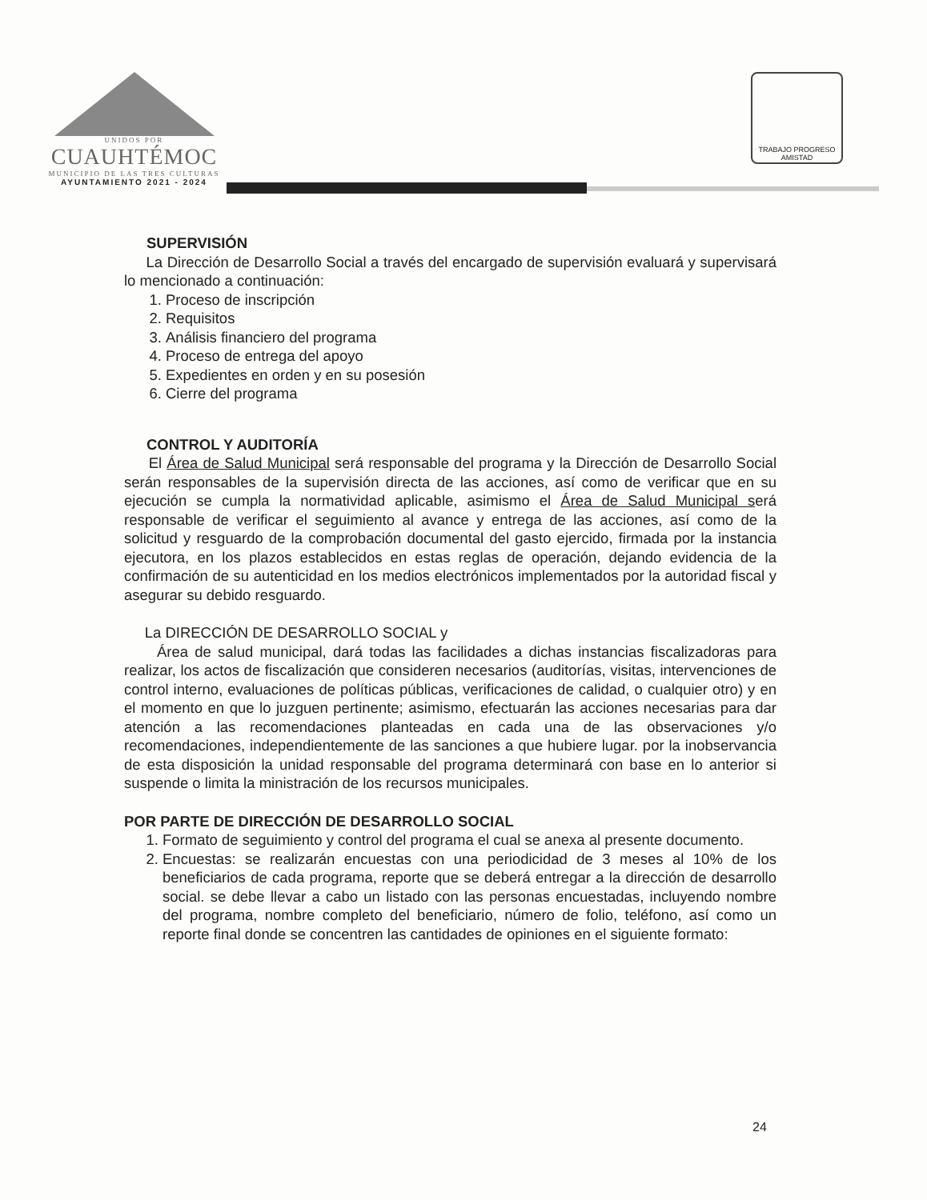UNIDOS POR
CUAUHTÉMOC
MUNICIPIO DE LAS TRES CULTURAS
AYUNTAMIENTO 2021 - 2024
TRABAJO PROGRESO AMISTAD
SUPERVISIÓN
La Dirección de Desarrollo Social a través del encargado de supervisión evaluará y supervisará lo mencionado a continuación:
1. Proceso de inscripción
2. Requisitos
3. Análisis financiero del programa
4. Proceso de entrega del apoyo
5. Expedientes en orden y en su posesión
6. Cierre del programa
CONTROL Y AUDITORÍA
El Área de Salud Municipal será responsable del programa y la Dirección de Desarrollo Social serán responsables de la supervisión directa de las acciones, así como de verificar que en su ejecución se cumpla la normatividad aplicable, asimismo el Área de Salud Municipal será responsable de verificar el seguimiento al avance y entrega de las acciones, así como de la solicitud y resguardo de la comprobación documental del gasto ejercido, firmada por la instancia ejecutora, en los plazos establecidos en estas reglas de operación, dejando evidencia de la confirmación de su autenticidad en los medios electrónicos implementados por la autoridad fiscal y asegurar su debido resguardo.
La DIRECCIÓN DE DESARROLLO SOCIAL y
Área de salud municipal, dará todas las facilidades a dichas instancias fiscalizadoras para realizar, los actos de fiscalización que consideren necesarios (auditorías, visitas, intervenciones de control interno, evaluaciones de políticas públicas, verificaciones de calidad, o cualquier otro) y en el momento en que lo juzguen pertinente; asimismo, efectuarán las acciones necesarias para dar atención a las recomendaciones planteadas en cada una de las observaciones y/o recomendaciones, independientemente de las sanciones a que hubiere lugar. por la inobservancia de esta disposición la unidad responsable del programa determinará con base en lo anterior si suspende o limita la ministración de los recursos municipales.
POR PARTE DE DIRECCIÓN DE DESARROLLO SOCIAL
1. Formato de seguimiento y control del programa el cual se anexa al presente documento.
2. Encuestas: se realizarán encuestas con una periodicidad de 3 meses al 10% de los beneficiarios de cada programa, reporte que se deberá entregar a la dirección de desarrollo social. se debe llevar a cabo un listado con las personas encuestadas, incluyendo nombre del programa, nombre completo del beneficiario, número de folio, teléfono, así como un reporte final donde se concentren las cantidades de opiniones en el siguiente formato:
24